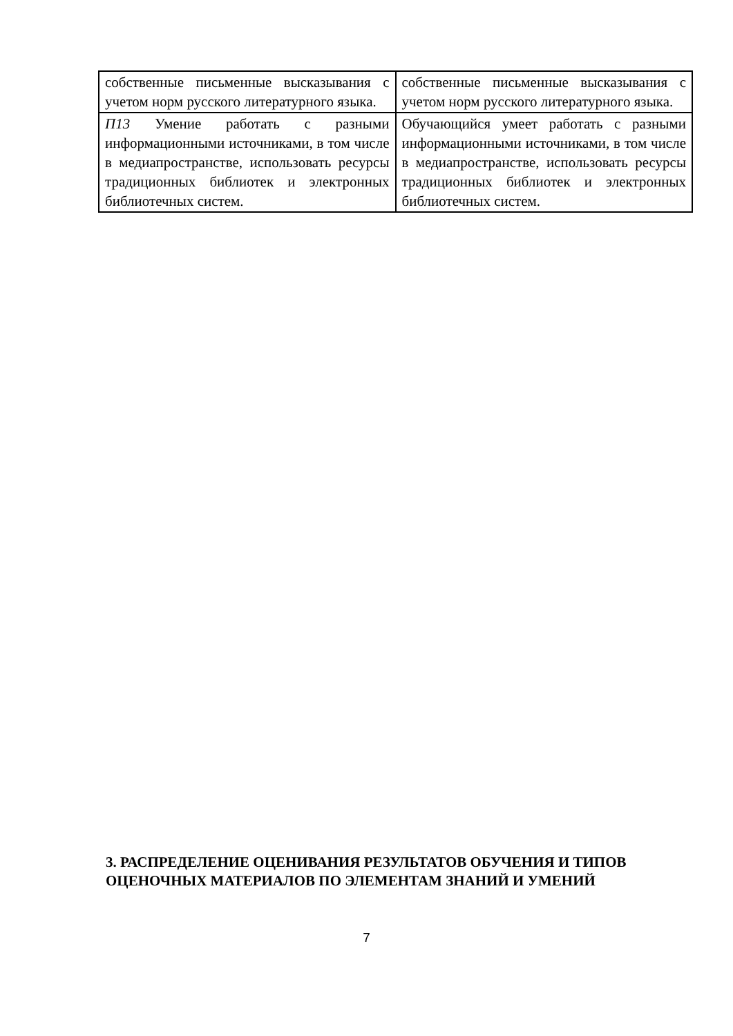| собственные письменные высказывания с учетом норм русского литературного языка. | собственные письменные высказывания с учетом норм русского литературного языка. |
| П13 Умение работать с разными информационными источниками, в том числе в медиапространстве, использовать ресурсы традиционных библиотек и электронных библиотечных систем. | Обучающийся умеет работать с разными информационными источниками, в том числе в медиапространстве, использовать ресурсы традиционных библиотек и электронных библиотечных систем. |
3. РАСПРЕДЕЛЕНИЕ ОЦЕНИВАНИЯ РЕЗУЛЬТАТОВ ОБУЧЕНИЯ И ТИПОВ
ОЦЕНОЧНЫХ МАТЕРИАЛОВ ПО ЭЛЕМЕНТАМ ЗНАНИЙ И УМЕНИЙ
7